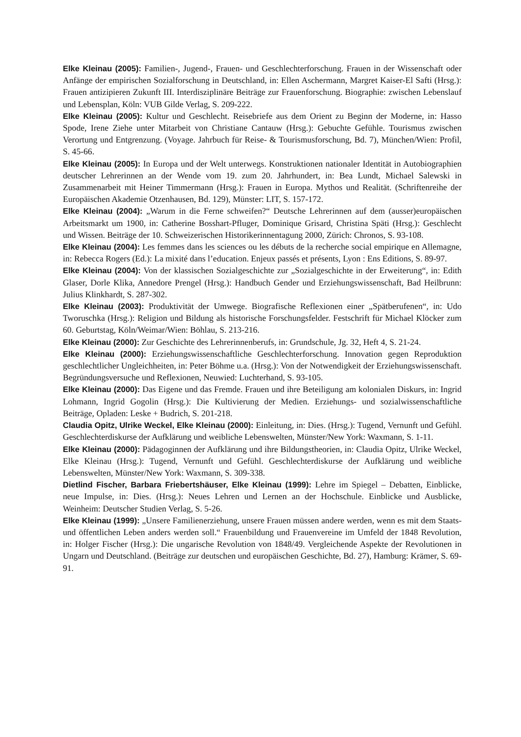Elke Kleinau (2005): Familien-, Jugend-, Frauen- und Geschlechterforschung. Frauen in der Wissenschaft oder Anfänge der empirischen Sozialforschung in Deutschland, in: Ellen Aschermann, Margret Kaiser-El Safti (Hrsg.): Frauen antizipieren Zukunft III. Interdisziplinäre Beiträge zur Frauenforschung. Biographie: zwischen Lebenslauf und Lebensplan, Köln: VUB Gilde Verlag, S. 209-222.
Elke Kleinau (2005): Kultur und Geschlecht. Reisebriefe aus dem Orient zu Beginn der Moderne, in: Hasso Spode, Irene Ziehe unter Mitarbeit von Christiane Cantauw (Hrsg.): Gebuchte Gefühle. Tourismus zwischen Verortung und Entgrenzung. (Voyage. Jahrbuch für Reise- & Tourismusforschung, Bd. 7), München/Wien: Profil, S. 45-66.
Elke Kleinau (2005): In Europa und der Welt unterwegs. Konstruktionen nationaler Identität in Autobiographien deutscher Lehrerinnen an der Wende vom 19. zum 20. Jahrhundert, in: Bea Lundt, Michael Salewski in Zusammenarbeit mit Heiner Timmermann (Hrsg.): Frauen in Europa. Mythos und Realität. (Schriftenreihe der Europäischen Akademie Otzenhausen, Bd. 129), Münster: LIT, S. 157-172.
Elke Kleinau (2004): „Warum in die Ferne schweifen?“ Deutsche Lehrerinnen auf dem (ausser)europäischen Arbeitsmarkt um 1900, in: Catherine Bosshart-Pfluger, Dominique Grisard, Christina Späti (Hrsg.): Geschlecht und Wissen. Beiträge der 10. Schweizerischen Historikerinnentagung 2000, Zürich: Chronos, S. 93-108.
Elke Kleinau (2004): Les femmes dans les sciences ou les débuts de la recherche social empirique en Allemagne, in: Rebecca Rogers (Ed.): La mixité dans l’education. Enjeux passés et présents, Lyon : Ens Editions, S. 89-97.
Elke Kleinau (2004): Von der klassischen Sozialgeschichte zur „Sozialgeschichte in der Erweiterung“, in: Edith Glaser, Dorle Klika, Annedore Prengel (Hrsg.): Handbuch Gender und Erziehungswissenschaft, Bad Heilbrunn: Julius Klinkhardt, S. 287-302.
Elke Kleinau (2003): Produktivität der Umwege. Biografische Reflexionen einer „Spätberufenen“, in: Udo Tworuschka (Hrsg.): Religion und Bildung als historische Forschungsfelder. Festschrift für Michael Klöcker zum 60. Geburtstag, Köln/Weimar/Wien: Böhlau, S. 213-216.
Elke Kleinau (2000): Zur Geschichte des Lehrerinnenberufs, in: Grundschule, Jg. 32, Heft 4, S. 21-24.
Elke Kleinau (2000): Erziehungswissenschaftliche Geschlechterforschung. Innovation gegen Reproduktion geschlechtlicher Ungleichheiten, in: Peter Böhme u.a. (Hrsg.): Von der Notwendigkeit der Erziehungswissenschaft. Begründungsversuche und Reflexionen, Neuwied: Luchterhand, S. 93-105.
Elke Kleinau (2000): Das Eigene und das Fremde. Frauen und ihre Beteiligung am kolonialen Diskurs, in: Ingrid Lohmann, Ingrid Gogolin (Hrsg.): Die Kultivierung der Medien. Erziehungs- und sozialwissenschaftliche Beiträge, Opladen: Leske + Budrich, S. 201-218.
Claudia Opitz, Ulrike Weckel, Elke Kleinau (2000): Einleitung, in: Dies. (Hrsg.): Tugend, Vernunft und Gefühl. Geschlechterdiskurse der Aufklärung und weibliche Lebenswelten, Münster/New York: Waxmann, S. 1-11.
Elke Kleinau (2000): Pädagoginnen der Aufklärung und ihre Bildungstheorien, in: Claudia Opitz, Ulrike Weckel, Elke Kleinau (Hrsg.): Tugend, Vernunft und Gefühl. Geschlechterdiskurse der Aufklärung und weibliche Lebenswelten, Münster/New York: Waxmann, S. 309-338.
Dietlind Fischer, Barbara Friebertshäuser, Elke Kleinau (1999): Lehre im Spiegel – Debatten, Einblicke, neue Impulse, in: Dies. (Hrsg.): Neues Lehren und Lernen an der Hochschule. Einblicke und Ausblicke, Weinheim: Deutscher Studien Verlag, S. 5-26.
Elke Kleinau (1999): „Unsere Familienerziehung, unsere Frauen müssen andere werden, wenn es mit dem Staats- und öffentlichen Leben anders werden soll.“ Frauenbildung und Frauenvereine im Umfeld der 1848 Revolution, in: Holger Fischer (Hrsg.): Die ungarische Revolution von 1848/49. Vergleichende Aspekte der Revolutionen in Ungarn und Deutschland. (Beiträge zur deutschen und europäischen Geschichte, Bd. 27), Hamburg: Krämer, S. 69-91.